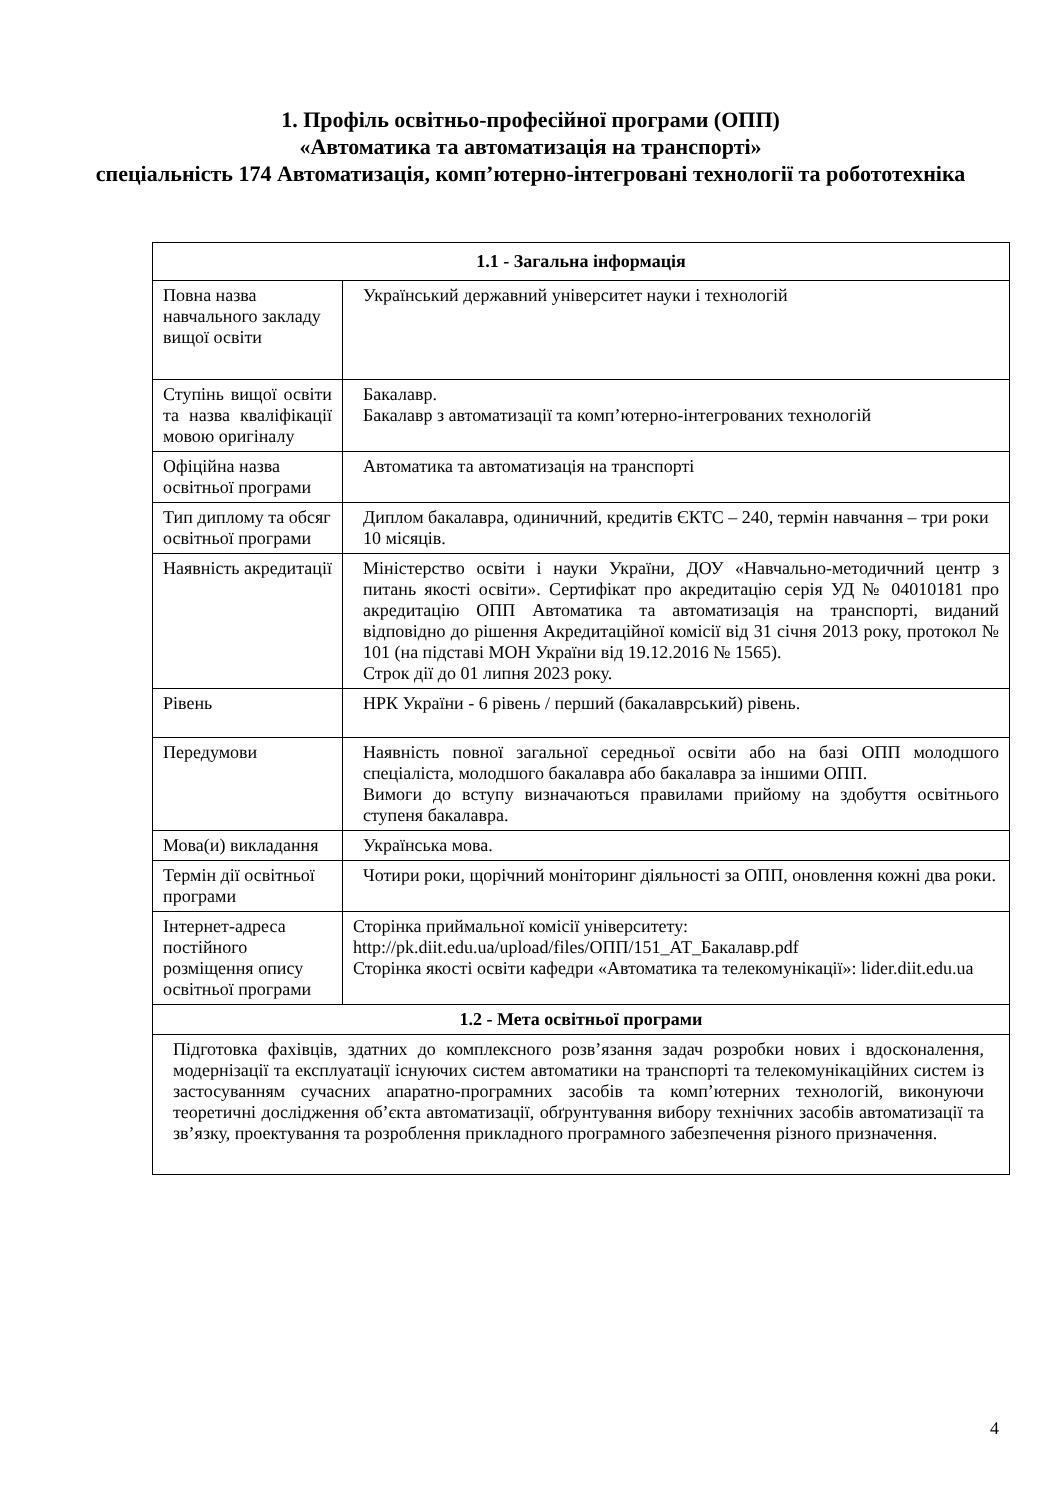1. Профіль освітньо-професійної програми (ОПП)
«Автоматика та автоматизація на транспорті»
спеціальність 174 Автоматизація, комп’ютерно-інтегровані технології та робототехніка
| 1.1 - Загальна інформація | |
| --- | --- |
| Повна назва навчального закладу вищої освіти | Український державний університет науки і технологій |
| Ступінь вищої освіти та назва кваліфікації мовою оригіналу | Бакалавр. Бакалавр з автоматизації та комп’ютерно-інтегрованих технологій |
| Офіційна назва освітньої програми | Автоматика та автоматизація на транспорті |
| Тип диплому та обсяг освітньої програми | Диплом бакалавра, одиничний, кредитів ЄКТС – 240, термін навчання – три роки 10 місяців. |
| Наявність акредитації | Міністерство освіти і науки України, ДОУ «Навчально-методичний центр з питань якості освіти». Сертифікат про акредитацію серія УД № 04010181 про акредитацію ОПП Автоматика та автоматизація на транспорті, виданий відповідно до рішення Акредитаційної комісії від 31 січня 2013 року, протокол № 101 (на підставі МОН України від 19.12.2016 № 1565). Строк дії до 01 липня 2023 року. |
| Рівень | НРК України - 6 рівень / перший (бакалаврський) рівень. |
| Передумови | Наявність повної загальної середньої освіти або на базі ОПП молодшого спеціаліста, молодшого бакалавра або бакалавра за іншими ОПП. Вимоги до вступу визначаються правилами прийому на здобуття освітнього ступеня бакалавра. |
| Мова(и) викладання | Українська мова. |
| Термін дії освітньої програми | Чотири роки, щорічний моніторинг діяльності за ОПП, оновлення кожні два роки. |
| Інтернет-адреса постійного розміщення опису освітньої програми | Сторінка приймальної комісії університету: http://pk.diit.edu.ua/upload/files/ОПП/151_АТ_Бакалавр.pdf Сторінка якості освіти кафедри «Автоматика та телекомунікації»: lider.diit.edu.ua |
| 1.2 - Мета освітньої програми | |
| Підготовка фахівців, здатних до комплексного розв’язання задач розробки нових і вдосконалення, модернізації та експлуатації існуючих систем автоматики на транспорті та телекомунікаційних систем із застосуванням сучасних апаратно-програмних засобів та комп’ютерних технологій, виконуючи теоретичні дослідження об’єкта автоматизації, обґрунтування вибору технічних засобів автоматизації та зв’язку, проектування та розроблення прикладного програмного забезпечення різного призначення. | |
4